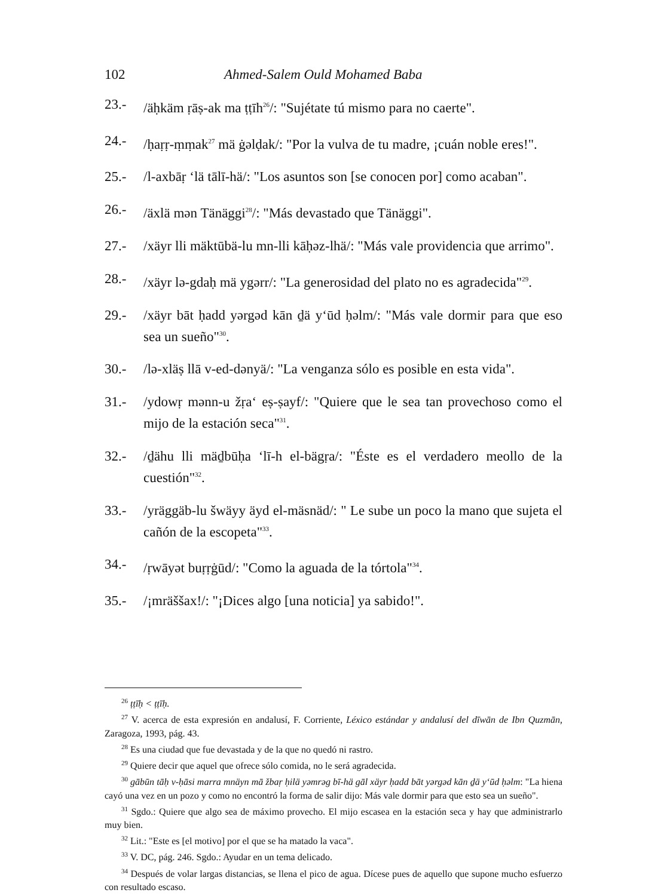102 Ahmed-Salem Ould Mohamed Baba
23.- /äḥkäm ṛāṣ-ak ma ṭṭīh<sup>26</sup>/: "Sujétate tú mismo para no caerte".
24.- /ḥaṛṛ-ṃṃak<sup>27</sup> mä ġəlḍak/: "Por la vulva de tu madre, ¡cuán noble eres!".
25.- /l-axbāṛ ‘lä tālī-hä/: "Los asuntos son [se conocen por] como acaban".
26.- /äxlä mən Tänäggi<sup>28</sup>/: "Más devastado que Tänäggi".
27.- /xäyr lli mäktūbä-lu mn-lli kāḥəz-lhä/: "Más vale providencia que arrimo".
28.- /xäyr lə-gdaḥ mä ygərr/: "La generosidad del plato no es agradecida"<sup>29</sup>.
29.- /xäyr bāt ḥadd yərgəd kān ḏä y‘ūd ḥəlm/: "Más vale dormir para que eso sea un sueño"<sup>30</sup>.
30.- /lə-xläṣ llā v-ed-dənyä/: "La venganza sólo es posible en esta vida".
31.- /ydowṛ mənn-u žṛa‘ eṣ-ṣayf/: "Quiere que le sea tan provechoso como el mijo de la estación seca"<sup>31</sup>.
32.- /ḏähu lli mäḏbūḥa ‘lī-h el-bägṛa/: "Éste es el verdadero meollo de la cuestión"<sup>32</sup>.
33.- /yräggäb-lu šwäyy äyd el-mäsnäd/: " Le sube un poco la mano que sujeta el cañón de la escopeta"<sup>33</sup>.
34.- /ṛwāyət buṛṛġūd/: "Como la aguada de la tórtola"<sup>34</sup>.
35.- /¡mräššax!/: "¡Dices algo [una noticia] ya sabido!".
<sup>26</sup> ṭṭīḥ < ṭṭīḥ.
<sup>27</sup> V. acerca de esta expresión en andalusí, F. Corriente, Léxico estándar y andalusí del dīwān de Ibn Quzmān, Zaragoza, 1993, pág. 43.
<sup>28</sup> Es una ciudad que fue devastada y de la que no quedó ni rastro.
<sup>29</sup> Quiere decir que aquel que ofrece sólo comida, no le será agradecida.
<sup>30</sup> gābūn tāḥ v-ḥāsi marra mnäyn mā žbaṛ ḥilä yəmrəg bī-hä gāl xäyr ḥadd bāt yərgəd kān ḏä y‘ūd ḥəlm: "La hiena cayó una vez en un pozo y como no encontró la forma de salir dijo: Más vale dormir para que esto sea un sueño".
<sup>31</sup> Sgdo.: Quiere que algo sea de máximo provecho. El mijo escasea en la estación seca y hay que administrarlo muy bien.
<sup>32</sup> Lit.: "Este es [el motivo] por el que se ha matado la vaca".
<sup>33</sup> V. DC, pág. 246. Sgdo.: Ayudar en un tema delicado.
<sup>34</sup> Después de volar largas distancias, se llena el pico de agua. Dícese pues de aquello que supone mucho esfuerzo con resultado escaso.